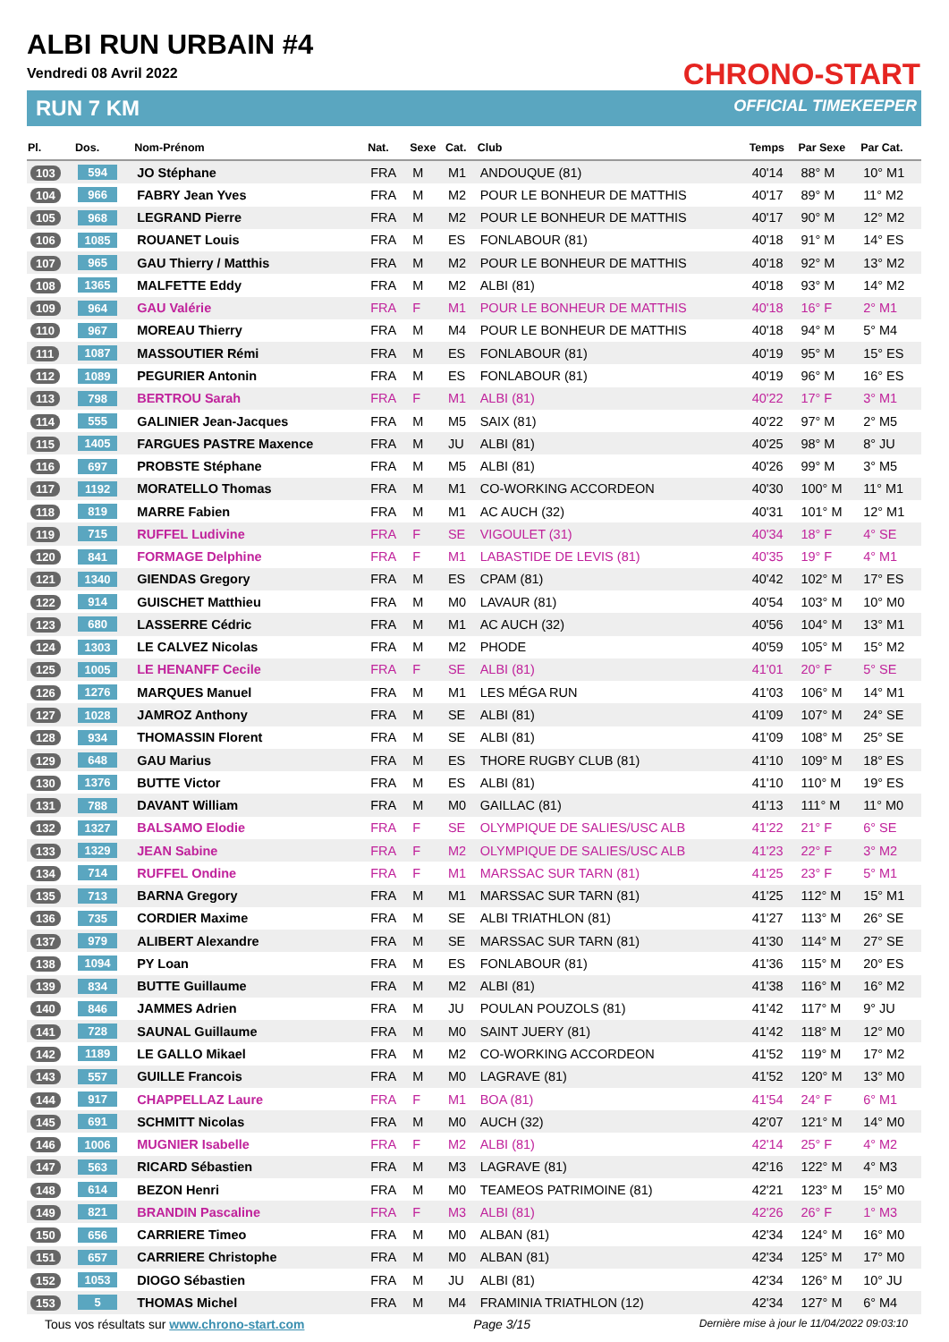ALBI RUN URBAIN #4
Vendredi 08 Avril 2022
RUN 7 KM
CHRONO-START
OFFICIAL TIMEKEEPER
| Pl. | Dos. | Nom-Prénom | Nat. | Sexe | Cat. | Club | Temps | Par Sexe | Par Cat. |
| --- | --- | --- | --- | --- | --- | --- | --- | --- | --- |
| 103 | 594 | JO Stéphane | FRA | M | M1 | ANDOUQUE (81) | 40'14 | 88° M | 10° M1 |
| 104 | 966 | FABRY Jean Yves | FRA | M | M2 | POUR LE BONHEUR DE MATTHIS | 40'17 | 89° M | 11° M2 |
| 105 | 968 | LEGRAND Pierre | FRA | M | M2 | POUR LE BONHEUR DE MATTHIS | 40'17 | 90° M | 12° M2 |
| 106 | 1085 | ROUANET Louis | FRA | M | ES | FONLABOUR (81) | 40'18 | 91° M | 14° ES |
| 107 | 965 | GAU Thierry / Matthis | FRA | M | M2 | POUR LE BONHEUR DE MATTHIS | 40'18 | 92° M | 13° M2 |
| 108 | 1365 | MALFETTE Eddy | FRA | M | M2 | ALBI (81) | 40'18 | 93° M | 14° M2 |
| 109 | 964 | GAU Valérie | FRA | F | M1 | POUR LE BONHEUR DE MATTHIS | 40'18 | 16° F | 2° M1 |
| 110 | 967 | MOREAU Thierry | FRA | M | M4 | POUR LE BONHEUR DE MATTHIS | 40'18 | 94° M | 5° M4 |
| 111 | 1087 | MASSOUTIER Rémi | FRA | M | ES | FONLABOUR (81) | 40'19 | 95° M | 15° ES |
| 112 | 1089 | PEGURIER Antonin | FRA | M | ES | FONLABOUR (81) | 40'19 | 96° M | 16° ES |
| 113 | 798 | BERTROU Sarah | FRA | F | M1 | ALBI (81) | 40'22 | 17° F | 3° M1 |
| 114 | 555 | GALINIER Jean-Jacques | FRA | M | M5 | SAIX (81) | 40'22 | 97° M | 2° M5 |
| 115 | 1405 | FARGUES PASTRE Maxence | FRA | M | JU | ALBI (81) | 40'25 | 98° M | 8° JU |
| 116 | 697 | PROBSTE Stéphane | FRA | M | M5 | ALBI (81) | 40'26 | 99° M | 3° M5 |
| 117 | 1192 | MORATELLO Thomas | FRA | M | M1 | CO-WORKING ACCORDEON | 40'30 | 100° M | 11° M1 |
| 118 | 819 | MARRE Fabien | FRA | M | M1 | AC AUCH (32) | 40'31 | 101° M | 12° M1 |
| 119 | 715 | RUFFEL Ludivine | FRA | F | SE | VIGOULET (31) | 40'34 | 18° F | 4° SE |
| 120 | 841 | FORMAGE Delphine | FRA | F | M1 | LABASTIDE DE LEVIS (81) | 40'35 | 19° F | 4° M1 |
| 121 | 1340 | GIENDAS Gregory | FRA | M | ES | CPAM (81) | 40'42 | 102° M | 17° ES |
| 122 | 914 | GUISCHET Matthieu | FRA | M | M0 | LAVAUR (81) | 40'54 | 103° M | 10° M0 |
| 123 | 680 | LASSERRE Cédric | FRA | M | M1 | AC AUCH (32) | 40'56 | 104° M | 13° M1 |
| 124 | 1303 | LE CALVEZ Nicolas | FRA | M | M2 | PHODE | 40'59 | 105° M | 15° M2 |
| 125 | 1005 | LE HENANFF Cecile | FRA | F | SE | ALBI (81) | 41'01 | 20° F | 5° SE |
| 126 | 1276 | MARQUES Manuel | FRA | M | M1 | LES MÉGA RUN | 41'03 | 106° M | 14° M1 |
| 127 | 1028 | JAMROZ Anthony | FRA | M | SE | ALBI (81) | 41'09 | 107° M | 24° SE |
| 128 | 934 | THOMASSIN Florent | FRA | M | SE | ALBI (81) | 41'09 | 108° M | 25° SE |
| 129 | 648 | GAU Marius | FRA | M | ES | THORE RUGBY CLUB (81) | 41'10 | 109° M | 18° ES |
| 130 | 1376 | BUTTE Victor | FRA | M | ES | ALBI (81) | 41'10 | 110° M | 19° ES |
| 131 | 788 | DAVANT William | FRA | M | M0 | GAILLAC (81) | 41'13 | 111° M | 11° M0 |
| 132 | 1327 | BALSAMO Elodie | FRA | F | SE | OLYMPIQUE DE SALIES/USC ALB | 41'22 | 21° F | 6° SE |
| 133 | 1329 | JEAN Sabine | FRA | F | M2 | OLYMPIQUE DE SALIES/USC ALB | 41'23 | 22° F | 3° M2 |
| 134 | 714 | RUFFEL Ondine | FRA | F | M1 | MARSSAC SUR TARN (81) | 41'25 | 23° F | 5° M1 |
| 135 | 713 | BARNA Gregory | FRA | M | M1 | MARSSAC SUR TARN (81) | 41'25 | 112° M | 15° M1 |
| 136 | 735 | CORDIER Maxime | FRA | M | SE | ALBI TRIATHLON (81) | 41'27 | 113° M | 26° SE |
| 137 | 979 | ALIBERT Alexandre | FRA | M | SE | MARSSAC SUR TARN (81) | 41'30 | 114° M | 27° SE |
| 138 | 1094 | PY Loan | FRA | M | ES | FONLABOUR (81) | 41'36 | 115° M | 20° ES |
| 139 | 834 | BUTTE Guillaume | FRA | M | M2 | ALBI (81) | 41'38 | 116° M | 16° M2 |
| 140 | 846 | JAMMES Adrien | FRA | M | JU | POULAN POUZOLS (81) | 41'42 | 117° M | 9° JU |
| 141 | 728 | SAUNAL Guillaume | FRA | M | M0 | SAINT JUERY (81) | 41'42 | 118° M | 12° M0 |
| 142 | 1189 | LE GALLO Mikael | FRA | M | M2 | CO-WORKING ACCORDEON | 41'52 | 119° M | 17° M2 |
| 143 | 557 | GUILLE Francois | FRA | M | M0 | LAGRAVE (81) | 41'52 | 120° M | 13° M0 |
| 144 | 917 | CHAPPELLAZ Laure | FRA | F | M1 | BOA (81) | 41'54 | 24° F | 6° M1 |
| 145 | 691 | SCHMITT Nicolas | FRA | M | M0 | AUCH (32) | 42'07 | 121° M | 14° M0 |
| 146 | 1006 | MUGNIER Isabelle | FRA | F | M2 | ALBI (81) | 42'14 | 25° F | 4° M2 |
| 147 | 563 | RICARD Sébastien | FRA | M | M3 | LAGRAVE (81) | 42'16 | 122° M | 4° M3 |
| 148 | 614 | BEZON Henri | FRA | M | M0 | TEAMEOS PATRIMOINE (81) | 42'21 | 123° M | 15° M0 |
| 149 | 821 | BRANDIN Pascaline | FRA | F | M3 | ALBI (81) | 42'26 | 26° F | 1° M3 |
| 150 | 656 | CARRIERE Timeo | FRA | M | M0 | ALBAN (81) | 42'34 | 124° M | 16° M0 |
| 151 | 657 | CARRIERE Christophe | FRA | M | M0 | ALBAN (81) | 42'34 | 125° M | 17° M0 |
| 152 | 1053 | DIOGO Sébastien | FRA | M | JU | ALBI (81) | 42'34 | 126° M | 10° JU |
| 153 | 5 | THOMAS Michel | FRA | M | M4 | FRAMINIA TRIATHLON (12) | 42'34 | 127° M | 6° M4 |
Tous vos résultats sur www.chrono-start.com Page 3/15 Dernière mise à jour le 11/04/2022 09:03:10